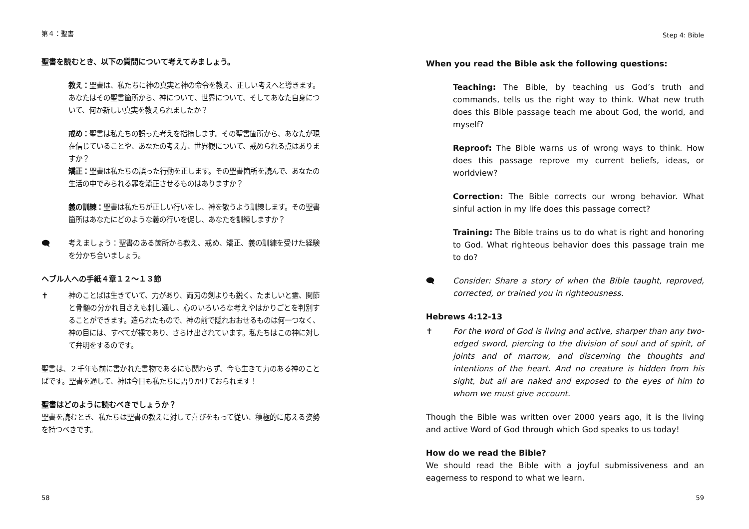第４：聖書
聖書を読むとき、以下の質問について考えてみましょう。
教え：聖書は、私たちに神の真実と神の命令を教え、正しい考えへと導きます。あなたはその聖書箇所から、神について、世界について、そしてあなた自身について、何か新しい真実を教えられましたか？
戒め：聖書は私たちの誤った考えを指摘します。その聖書箇所から、あなたが現在信じていることや、あなたの考え方、世界観について、戒められる点はありますか？
矯正：聖書は私たちの誤った行動を正します。その聖書箇所を読んで、あなたの生活の中でみられる罪を矯正させるものはありますか？
義の訓練：聖書は私たちが正しい行いをし、神を敬うよう訓練します。その聖書箇所はあなたにどのような義の行いを促し、あなたを訓練しますか？
🗨 考えましょう：聖書のある箇所から教え、戒め、矯正、義の訓練を受けた経験を分かち合いましょう。
ヘブル人への手紙４章１２～１３節
✝ 神のことばは生きていて、力があり、両刃の剣よりも鋭く、たましいと霊、関節と骨髄の分かれ目さえも刺し通し、心のいろいろな考えやはかりごとを判別することができます。造られたもので、神の前で隠れおおせるものは何一つなく、神の目には、すべてが裸であり、さらけ出されています。私たちはこの神に対して弁明をするのです。
聖書は、２千年も前に書かれた書物であるにも関わらず、今も生きて力のある神のことばです。聖書を通して、神は今日も私たちに語りかけておられます！
聖書はどのように読むべきでしょうか？
聖書を読むとき、私たちは聖書の教えに対して喜びをもって従い、積極的に応える姿勢を持つべきです。
58
Step 4: Bible
When you read the Bible ask the following questions:
Teaching: The Bible, by teaching us God’s truth and commands, tells us the right way to think. What new truth does this Bible passage teach me about God, the world, and myself?
Reproof: The Bible warns us of wrong ways to think. How does this passage reprove my current beliefs, ideas, or worldview?
Correction: The Bible corrects our wrong behavior. What sinful action in my life does this passage correct?
Training: The Bible trains us to do what is right and honoring to God. What righteous behavior does this passage train me to do?
🗨 Consider: Share a story of when the Bible taught, reproved, corrected, or trained you in righteousness.
Hebrews 4:12-13
✝ For the word of God is living and active, sharper than any two-edged sword, piercing to the division of soul and of spirit, of joints and of marrow, and discerning the thoughts and intentions of the heart. And no creature is hidden from his sight, but all are naked and exposed to the eyes of him to whom we must give account.
Though the Bible was written over 2000 years ago, it is the living and active Word of God through which God speaks to us today!
How do we read the Bible?
We should read the Bible with a joyful submissiveness and an eagerness to respond to what we learn.
59